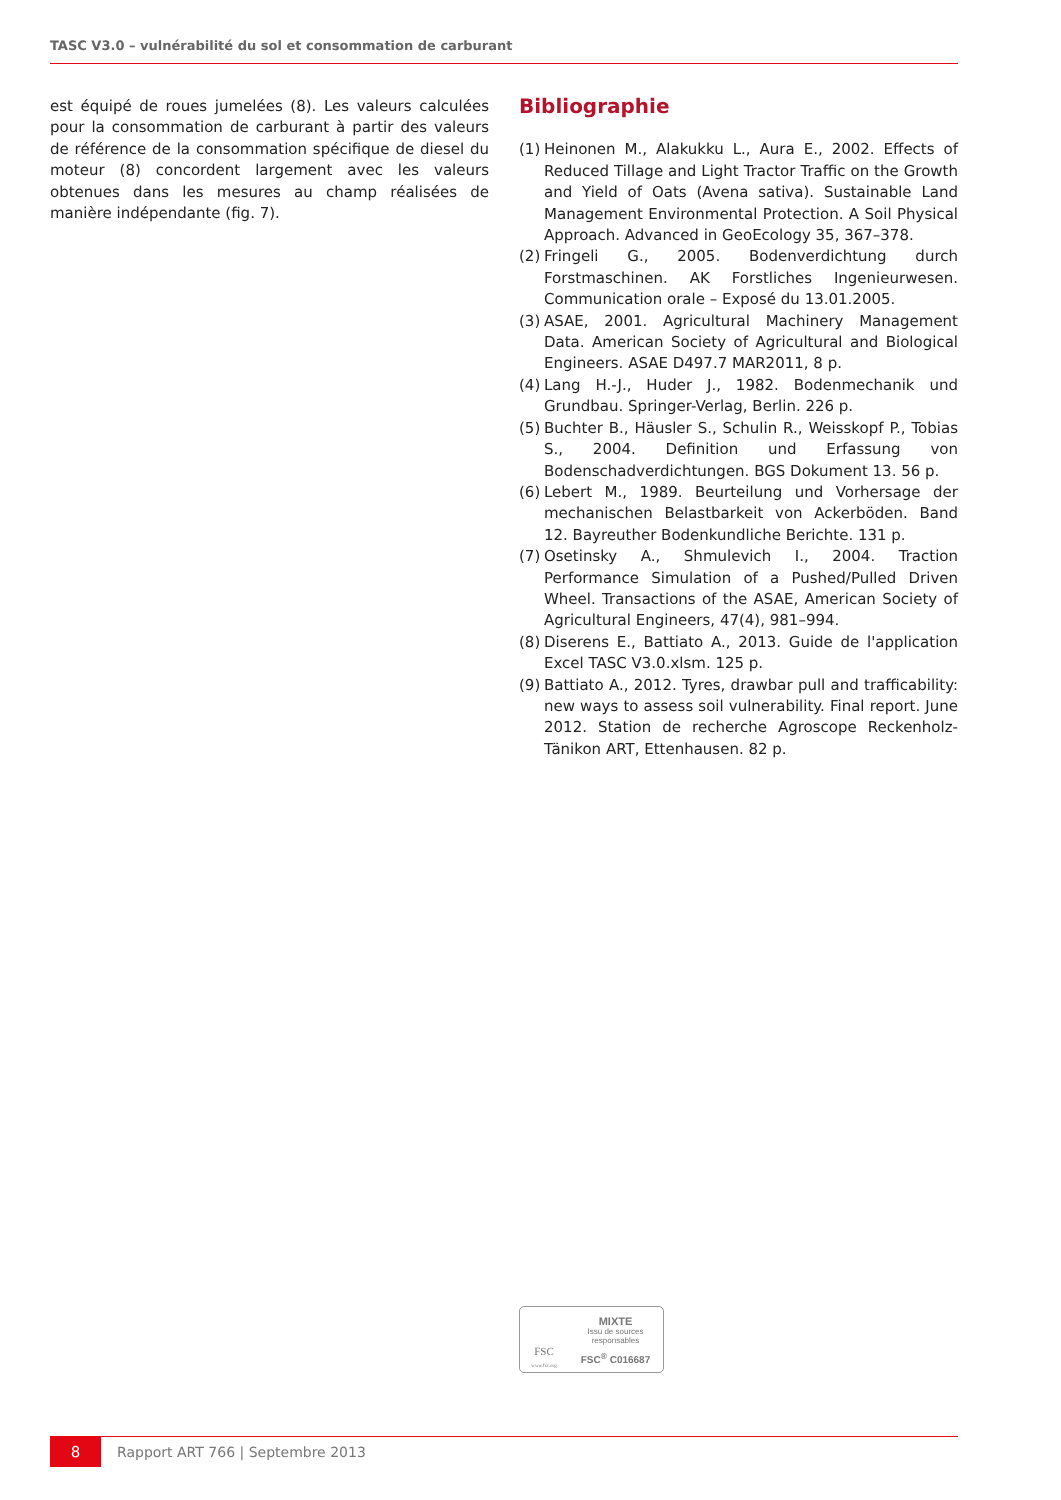TASC V3.0 – vulnérabilité du sol et consommation de carburant
est équipé de roues jumelées (8). Les valeurs calculées pour la consommation de carburant à partir des valeurs de référence de la consommation spécifique de diesel du moteur (8) concordent largement avec les valeurs obtenues dans les mesures au champ réalisées de manière indépendante (fig. 7).
Bibliographie
(1) Heinonen M., Alakukku L., Aura E., 2002. Effects of Reduced Tillage and Light Tractor Traffic on the Growth and Yield of Oats (Avena sativa). Sustainable Land Management Environmental Protection. A Soil Physical Approach. Advanced in GeoEcology 35, 367–378.
(2) Fringeli G., 2005. Bodenverdichtung durch Forstmaschinen. AK Forstliches Ingenieurwesen. Communication orale – Exposé du 13.01.2005.
(3) ASAE, 2001. Agricultural Machinery Management Data. American Society of Agricultural and Biological Engineers. ASAE D497.7 MAR2011, 8 p.
(4) Lang H.-J., Huder J., 1982. Bodenmechanik und Grundbau. Springer-Verlag, Berlin. 226 p.
(5) Buchter B., Häusler S., Schulin R., Weisskopf P., Tobias S., 2004. Definition und Erfassung von Bodenschadverdichtungen. BGS Dokument 13. 56 p.
(6) Lebert M., 1989. Beurteilung und Vorhersage der mechanischen Belastbarkeit von Ackerböden. Band 12. Bayreuther Bodenkundliche Berichte. 131 p.
(7) Osetinsky A., Shmulevich I., 2004. Traction Performance Simulation of a Pushed/Pulled Driven Wheel. Transactions of the ASAE, American Society of Agricultural Engineers, 47(4), 981–994.
(8) Diserens E., Battiato A., 2013. Guide de l'application Excel TASC V3.0.xlsm. 125 p.
(9) Battiato A., 2012. Tyres, drawbar pull and trafficability: new ways to assess soil vulnerability. Final report. June 2012. Station de recherche Agroscope Reckenholz-Tänikon ART, Ettenhausen. 82 p.
FSC
www.fsc.org
MIXTE
Issu de sources
responsables
FSC<sup>®</sup> C016687
8
Rapport ART 766 | Septembre 2013